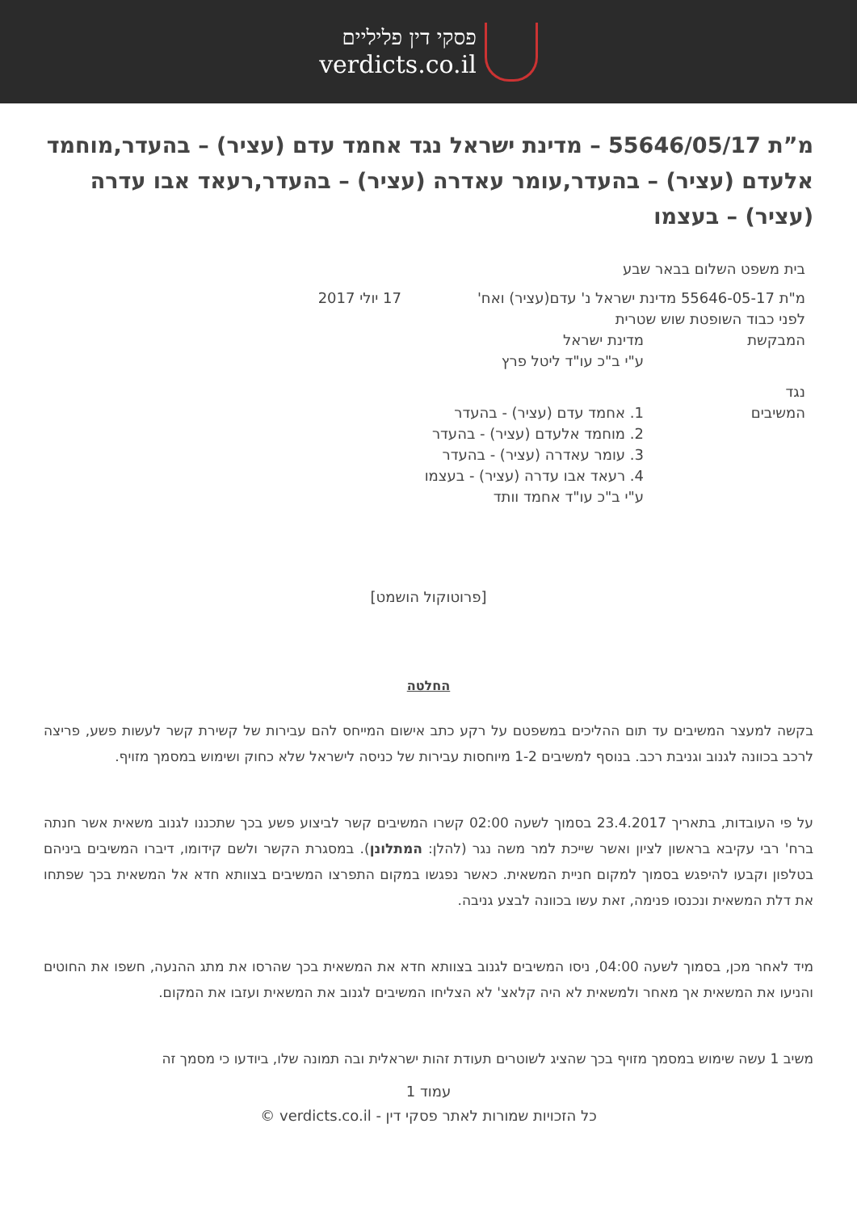פסקי דין פליליים
verdicts.co.il
מ”ת 55646/05/17 – מדינת ישראל נגד אחמד עדם (עציר) – בהעדר,מוחמד אלעדם (עציר) – בהעדר,עומר עאדרה (עציר) – בהעדר,רעאד אבו עדרה (עציר) – בעצמו
בית משפט השלום בבאר שבע
מ"ת 55646-05-17 מדינת ישראל נ' עדם(עציר) ואח' 17 יולי 2017
לפני כבוד השופטת שוש שטרית
המבקשת מדינת ישראל
ע"י ב"כ עו"ד ליטל פרץ
נגד
המשיבים
1. אחמד עדם (עציר) - בהעדר
2. מוחמד אלעדם (עציר) - בהעדר
3. עומר עאדרה (עציר) - בהעדר
4. רעאד אבו עדרה (עציר) - בעצמו
ע"י ב"כ עו"ד אחמד וותד
[פרוטוקול הושמט]
החלטה
בקשה למעצר המשיבים עד תום ההליכים במשפטם על רקע כתב אישום המייחס להם עבירות של קשירת קשר לעשות פשע, פריצה לרכב בכוונה לגנוב וגניבת רכב. בנוסף למשיבים 1-2 מיוחסות עבירות של כניסה לישראל שלא כחוק ושימוש במסמך מזויף.
על פי העובדות, בתאריך 23.4.2017 בסמוך לשעה 02:00 קשרו המשיבים קשר לביצוע פשע בכך שתכננו לגנוב משאית אשר חנתה ברח' רבי עקיבא בראשון לציון ואשר שייכת למר משה נגר (להלן: המתלונן). במסגרת הקשר ולשם קידומו, דיברו המשיבים ביניהם בטלפון וקבעו להיפגש בסמוך למקום חניית המשאית. כאשר נפגשו במקום התפרצו המשיבים בצוותא חדא אל המשאית בכך שפתחו את דלת המשאית ונכנסו פנימה, זאת עשו בכוונה לבצע גניבה.
מיד לאחר מכן, בסמוך לשעה 04:00, ניסו המשיבים לגנוב בצוותא חדא את המשאית בכך שהרסו את מתג ההנעה, חשפו את החוטים והניעו את המשאית אך מאחר ולמשאית לא היה קלאצ' לא הצליחו המשיבים לגנוב את המשאית ועזבו את המקום.
משיב 1 עשה שימוש במסמך מזויף בכך שהציג לשוטרים תעודת זהות ישראלית ובה תמונה שלו, ביודעו כי מסמך זה
עמוד 1
כל הזכויות שמורות לאתר פסקי דין - verdicts.co.il ©